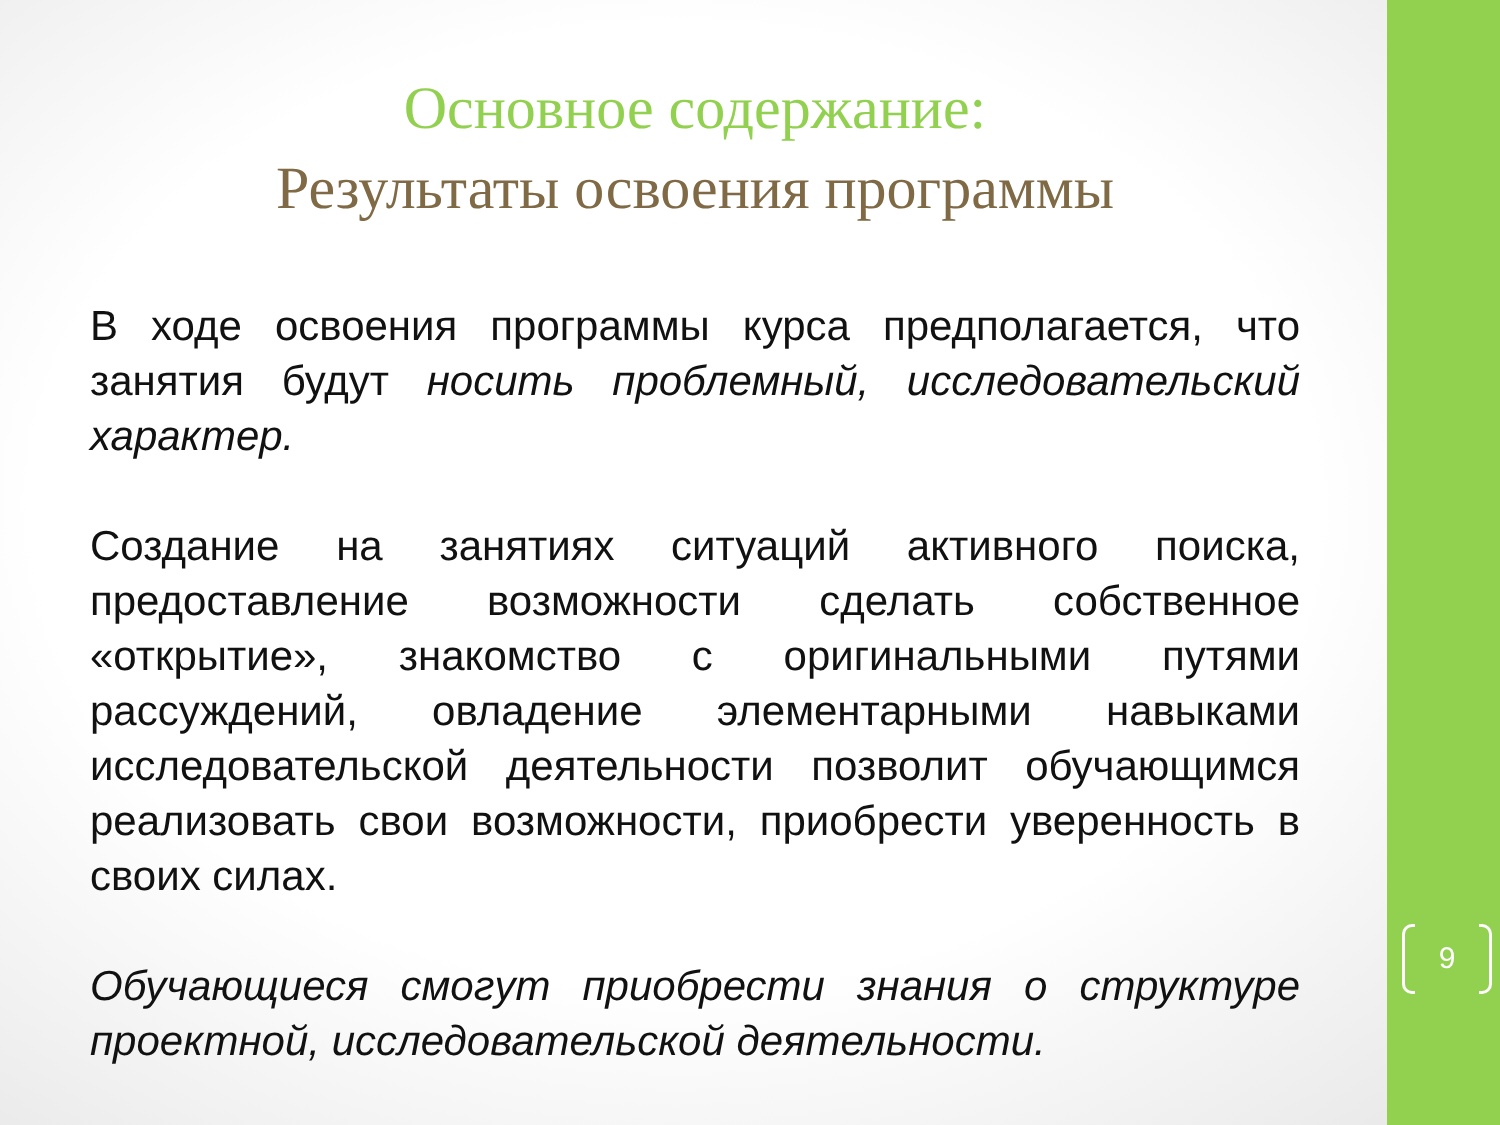Основное содержание:
Результаты освоения программы
В ходе освоения программы курса предполагается, что занятия будут носить проблемный, исследовательский характер.
Создание на занятиях ситуаций активного поиска, предоставление возможности сделать собственное «открытие», знакомство с оригинальными путями рассуждений, овладение элементарными навыками исследовательской деятельности позволит обучающимся реализовать свои возможности, приобрести уверенность в своих силах.
Обучающиеся смогут приобрести знания о структуре проектной, исследовательской деятельности.
9